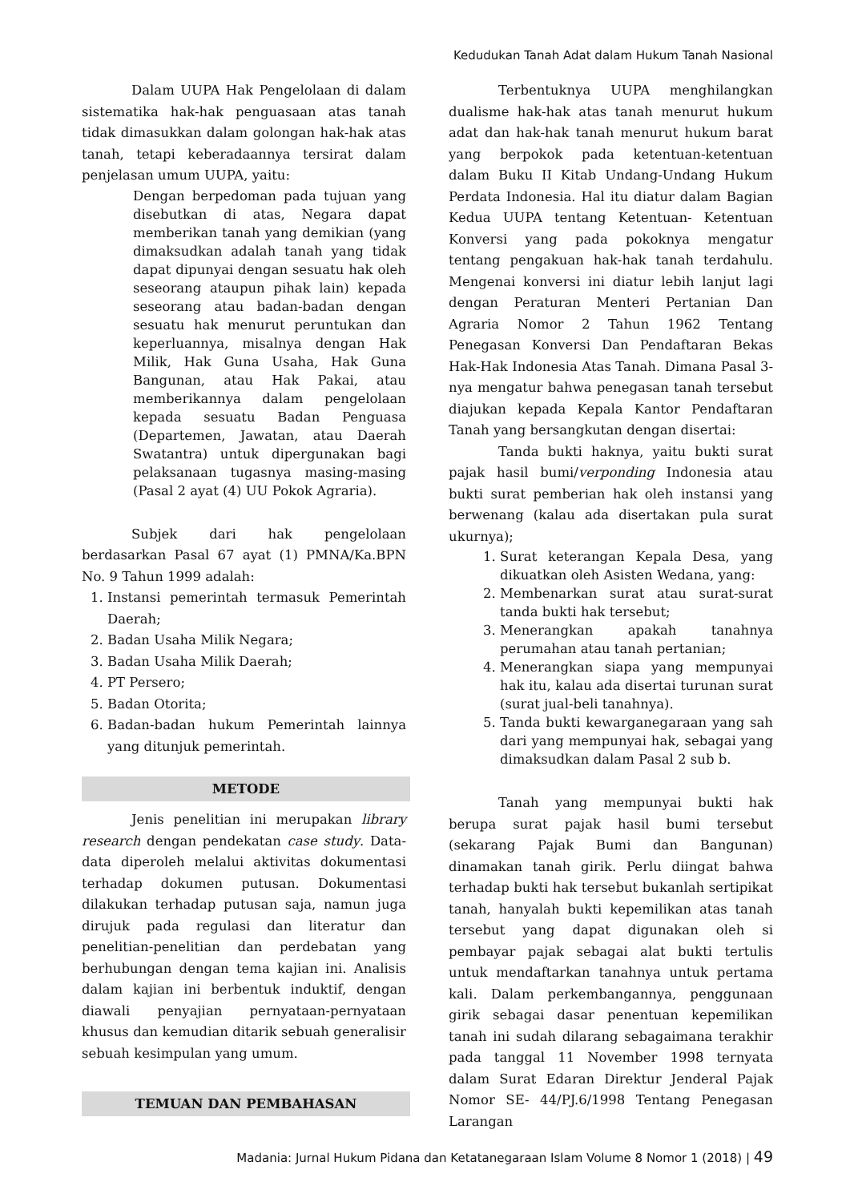Kedudukan Tanah Adat dalam Hukum Tanah Nasional
Dalam UUPA Hak Pengelolaan di dalam sistematika hak-hak penguasaan atas tanah tidak dimasukkan dalam golongan hak-hak atas tanah, tetapi keberadaannya tersirat dalam penjelasan umum UUPA, yaitu:
Dengan berpedoman pada tujuan yang disebutkan di atas, Negara dapat memberikan tanah yang demikian (yang dimaksudkan adalah tanah yang tidak dapat dipunyai dengan sesuatu hak oleh seseorang ataupun pihak lain) kepada seseorang atau badan-badan dengan sesuatu hak menurut peruntukan dan keperluannya, misalnya dengan Hak Milik, Hak Guna Usaha, Hak Guna Bangunan, atau Hak Pakai, atau memberikannya dalam pengelolaan kepada sesuatu Badan Penguasa (Departemen, Jawatan, atau Daerah Swatantra) untuk dipergunakan bagi pelaksanaan tugasnya masing-masing (Pasal 2 ayat (4) UU Pokok Agraria).
Subjek dari hak pengelolaan berdasarkan Pasal 67 ayat (1) PMNA/Ka.BPN No. 9 Tahun 1999 adalah:
1. Instansi pemerintah termasuk Pemerintah Daerah;
2. Badan Usaha Milik Negara;
3. Badan Usaha Milik Daerah;
4. PT Persero;
5. Badan Otorita;
6. Badan-badan hukum Pemerintah lainnya yang ditunjuk pemerintah.
METODE
Jenis penelitian ini merupakan library research dengan pendekatan case study. Data-data diperoleh melalui aktivitas dokumentasi terhadap dokumen putusan. Dokumentasi dilakukan terhadap putusan saja, namun juga dirujuk pada regulasi dan literatur dan penelitian-penelitian dan perdebatan yang berhubungan dengan tema kajian ini. Analisis dalam kajian ini berbentuk induktif, dengan diawali penyajian pernyataan-pernyataan khusus dan kemudian ditarik sebuah generalisir sebuah kesimpulan yang umum.
TEMUAN DAN PEMBAHASAN
Terbentuknya UUPA menghilangkan dualisme hak-hak atas tanah menurut hukum adat dan hak-hak tanah menurut hukum barat yang berpokok pada ketentuan-ketentuan dalam Buku II Kitab Undang-Undang Hukum Perdata Indonesia. Hal itu diatur dalam Bagian Kedua UUPA tentang Ketentuan- Ketentuan Konversi yang pada pokoknya mengatur tentang pengakuan hak-hak tanah terdahulu. Mengenai konversi ini diatur lebih lanjut lagi dengan Peraturan Menteri Pertanian Dan Agraria Nomor 2 Tahun 1962 Tentang Penegasan Konversi Dan Pendaftaran Bekas Hak-Hak Indonesia Atas Tanah. Dimana Pasal 3-nya mengatur bahwa penegasan tanah tersebut diajukan kepada Kepala Kantor Pendaftaran Tanah yang bersangkutan dengan disertai:
Tanda bukti haknya, yaitu bukti surat pajak hasil bumi/verponding Indonesia atau bukti surat pemberian hak oleh instansi yang berwenang (kalau ada disertakan pula surat ukurnya);
1. Surat keterangan Kepala Desa, yang dikuatkan oleh Asisten Wedana, yang:
2. Membenarkan surat atau surat-surat tanda bukti hak tersebut;
3. Menerangkan apakah tanahnya perumahan atau tanah pertanian;
4. Menerangkan siapa yang mempunyai hak itu, kalau ada disertai turunan surat (surat jual-beli tanahnya).
5. Tanda bukti kewarganegaraan yang sah dari yang mempunyai hak, sebagai yang dimaksudkan dalam Pasal 2 sub b.
Tanah yang mempunyai bukti hak berupa surat pajak hasil bumi tersebut (sekarang Pajak Bumi dan Bangunan) dinamakan tanah girik. Perlu diingat bahwa terhadap bukti hak tersebut bukanlah sertipikat tanah, hanyalah bukti kepemilikan atas tanah tersebut yang dapat digunakan oleh si pembayar pajak sebagai alat bukti tertulis untuk mendaftarkan tanahnya untuk pertama kali. Dalam perkembangannya, penggunaan girik sebagai dasar penentuan kepemilikan tanah ini sudah dilarang sebagaimana terakhir pada tanggal 11 November 1998 ternyata dalam Surat Edaran Direktur Jenderal Pajak Nomor SE- 44/PJ.6/1998 Tentang Penegasan Larangan
Madania: Jurnal Hukum Pidana dan Ketatanegaraan Islam Volume 8 Nomor 1 (2018) | 49